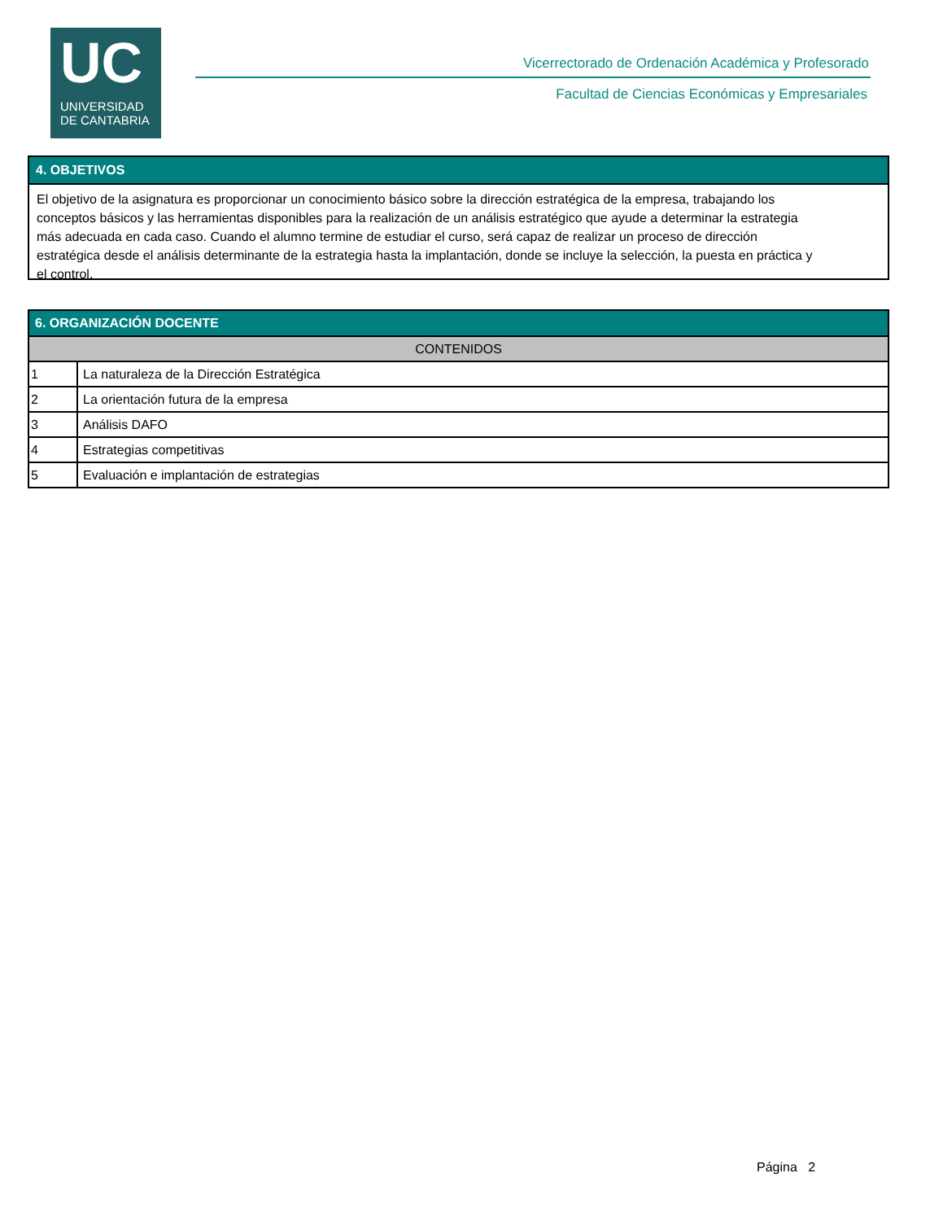UC
UNIVERSIDAD
DE CANTABRIA
Vicerrectorado de Ordenación Académica y Profesorado
Facultad de Ciencias Económicas y Empresariales
4. OBJETIVOS
El objetivo de la asignatura es proporcionar un conocimiento básico sobre la dirección estratégica de la empresa, trabajando los conceptos básicos y las herramientas disponibles para la realización de un análisis estratégico que ayude a determinar la estrategia más adecuada en cada caso. Cuando el alumno termine de estudiar el curso, será capaz de realizar un proceso de dirección estratégica desde el análisis determinante de la estrategia hasta la implantación, donde se incluye la selección, la puesta en práctica y el control.
6. ORGANIZACIÓN DOCENTE
| CONTENIDOS | |
| --- | --- |
| 1 | La naturaleza de la Dirección Estratégica |
| 2 | La orientación futura de la empresa |
| 3 | Análisis DAFO |
| 4 | Estrategias competitivas |
| 5 | Evaluación e implantación de estrategias |
Página 2